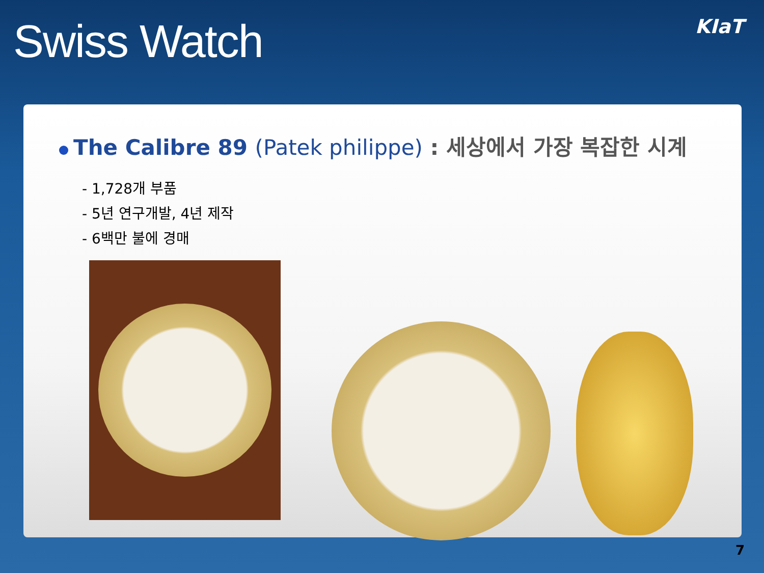Swiss Watch
KIaT
The Calibre 89 (Patek philippe) : 세상에서 가장 복잡한 시계
- 1,728개 부품
- 5년 연구개발, 4년 제작
- 6백만 불에 경매
7